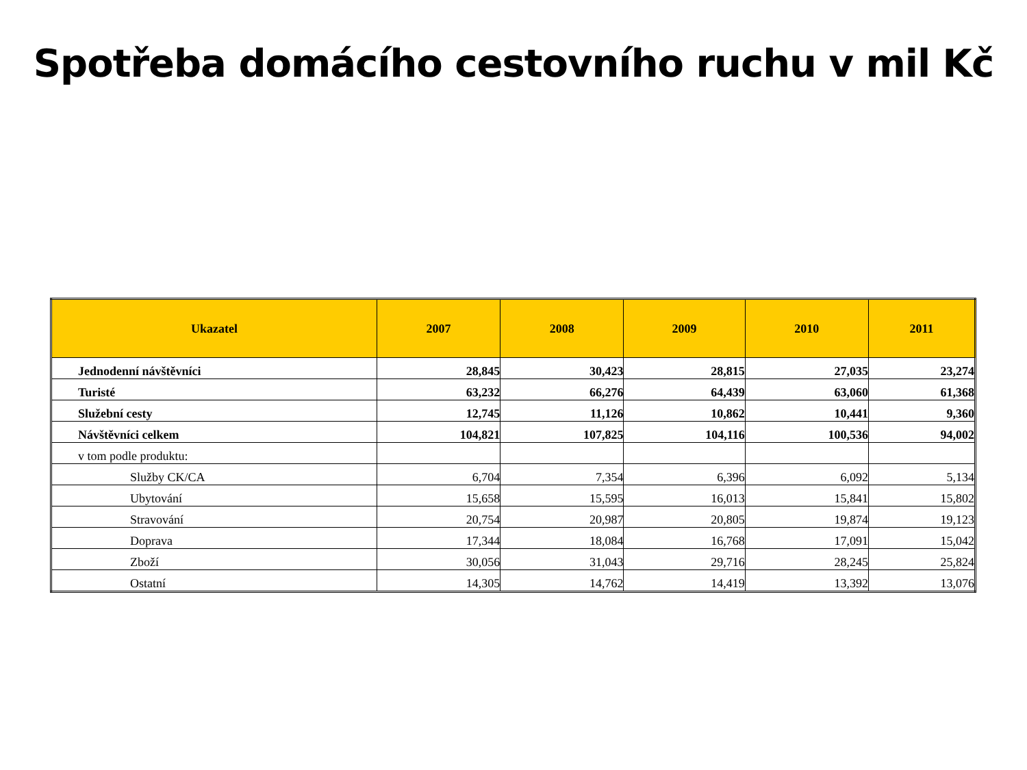Spotřeba domácího cestovního ruchu v mil Kč
| Ukazatel | 2007 | 2008 | 2009 | 2010 | 2011 |
| --- | --- | --- | --- | --- | --- |
| Jednodenní návštěvníci | 28,845 | 30,423 | 28,815 | 27,035 | 23,274 |
| Turisté | 63,232 | 66,276 | 64,439 | 63,060 | 61,368 |
| Služební cesty | 12,745 | 11,126 | 10,862 | 10,441 | 9,360 |
| Návštěvníci celkem | 104,821 | 107,825 | 104,116 | 100,536 | 94,002 |
| v tom podle produktu: | | | | | |
| Služby CK/CA | 6,704 | 7,354 | 6,396 | 6,092 | 5,134 |
| Ubytování | 15,658 | 15,595 | 16,013 | 15,841 | 15,802 |
| Stravování | 20,754 | 20,987 | 20,805 | 19,874 | 19,123 |
| Doprava | 17,344 | 18,084 | 16,768 | 17,091 | 15,042 |
| Zboží | 30,056 | 31,043 | 29,716 | 28,245 | 25,824 |
| Ostatní | 14,305 | 14,762 | 14,419 | 13,392 | 13,076 |